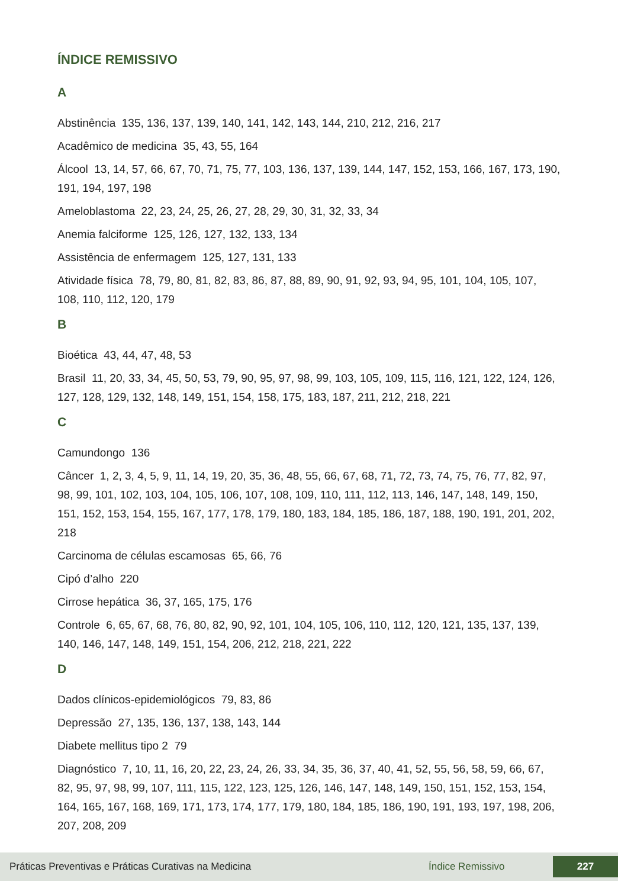ÍNDICE REMISSIVO
A
Abstinência 135, 136, 137, 139, 140, 141, 142, 143, 144, 210, 212, 216, 217
Acadêmico de medicina 35, 43, 55, 164
Álcool 13, 14, 57, 66, 67, 70, 71, 75, 77, 103, 136, 137, 139, 144, 147, 152, 153, 166, 167, 173, 190, 191, 194, 197, 198
Ameloblastoma 22, 23, 24, 25, 26, 27, 28, 29, 30, 31, 32, 33, 34
Anemia falciforme 125, 126, 127, 132, 133, 134
Assistência de enfermagem 125, 127, 131, 133
Atividade física 78, 79, 80, 81, 82, 83, 86, 87, 88, 89, 90, 91, 92, 93, 94, 95, 101, 104, 105, 107, 108, 110, 112, 120, 179
B
Bioética 43, 44, 47, 48, 53
Brasil 11, 20, 33, 34, 45, 50, 53, 79, 90, 95, 97, 98, 99, 103, 105, 109, 115, 116, 121, 122, 124, 126, 127, 128, 129, 132, 148, 149, 151, 154, 158, 175, 183, 187, 211, 212, 218, 221
C
Camundongo 136
Câncer 1, 2, 3, 4, 5, 9, 11, 14, 19, 20, 35, 36, 48, 55, 66, 67, 68, 71, 72, 73, 74, 75, 76, 77, 82, 97, 98, 99, 101, 102, 103, 104, 105, 106, 107, 108, 109, 110, 111, 112, 113, 146, 147, 148, 149, 150, 151, 152, 153, 154, 155, 167, 177, 178, 179, 180, 183, 184, 185, 186, 187, 188, 190, 191, 201, 202, 218
Carcinoma de células escamosas 65, 66, 76
Cipó d’alho 220
Cirrose hepática 36, 37, 165, 175, 176
Controle 6, 65, 67, 68, 76, 80, 82, 90, 92, 101, 104, 105, 106, 110, 112, 120, 121, 135, 137, 139, 140, 146, 147, 148, 149, 151, 154, 206, 212, 218, 221, 222
D
Dados clínicos-epidemiológicos 79, 83, 86
Depressão 27, 135, 136, 137, 138, 143, 144
Diabete mellitus tipo 2 79
Diagnóstico 7, 10, 11, 16, 20, 22, 23, 24, 26, 33, 34, 35, 36, 37, 40, 41, 52, 55, 56, 58, 59, 66, 67, 82, 95, 97, 98, 99, 107, 111, 115, 122, 123, 125, 126, 146, 147, 148, 149, 150, 151, 152, 153, 154, 164, 165, 167, 168, 169, 171, 173, 174, 177, 179, 180, 184, 185, 186, 190, 191, 193, 197, 198, 206, 207, 208, 209
Práticas Preventivas e Práticas Curativas na Medicina Índice Remissivo 227